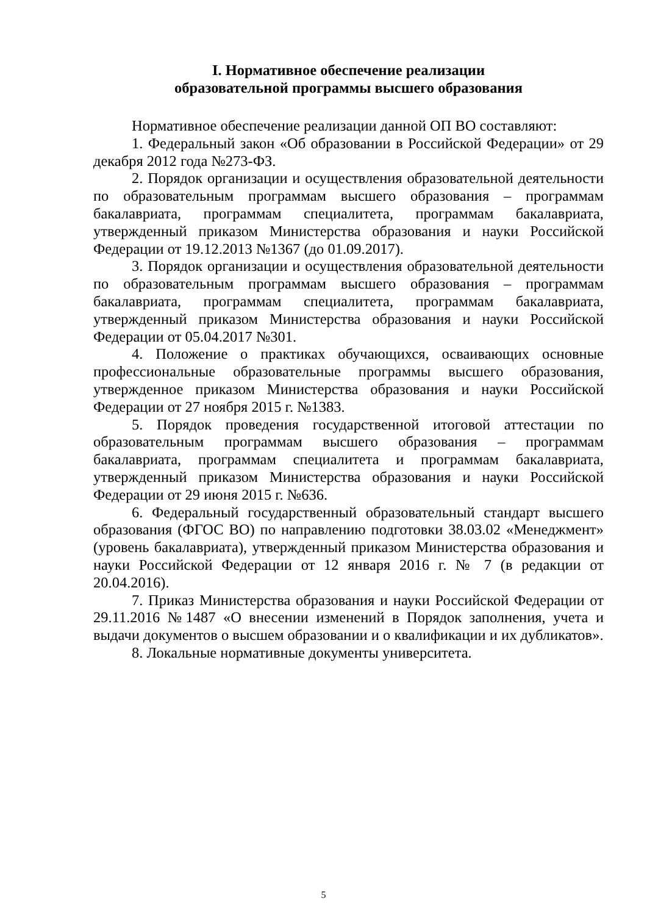I. Нормативное обеспечение реализации
образовательной программы высшего образования
Нормативное обеспечение реализации данной ОП ВО составляют:
1. Федеральный закон «Об образовании в Российской Федерации» от 29 декабря 2012 года №273-ФЗ.
2. Порядок организации и осуществления образовательной деятельности по образовательным программам высшего образования – программам бакалавриата, программам специалитета, программам бакалавриата, утвержденный приказом Министерства образования и науки Российской Федерации от 19.12.2013 №1367 (до 01.09.2017).
3. Порядок организации и осуществления образовательной деятельности по образовательным программам высшего образования – программам бакалавриата, программам специалитета, программам бакалавриата, утвержденный приказом Министерства образования и науки Российской Федерации от 05.04.2017 №301.
4. Положение о практиках обучающихся, осваивающих основные профессиональные образовательные программы высшего образования, утвержденное приказом Министерства образования и науки Российской Федерации от 27 ноября 2015 г. №1383.
5. Порядок проведения государственной итоговой аттестации по образовательным программам высшего образования – программам бакалавриата, программам специалитета и программам бакалавриата, утвержденный приказом Министерства образования и науки Российской Федерации от 29 июня 2015 г. №636.
6. Федеральный государственный образовательный стандарт высшего образования (ФГОС ВО) по направлению подготовки 38.03.02 «Менеджмент» (уровень бакалавриата), утвержденный приказом Министерства образования и науки Российской Федерации от 12 января 2016 г. № 7 (в редакции от 20.04.2016).
7. Приказ Министерства образования и науки Российской Федерации от 29.11.2016 №1487 «О внесении изменений в Порядок заполнения, учета и выдачи документов о высшем образовании и о квалификации и их дубликатов».
8. Локальные нормативные документы университета.
5